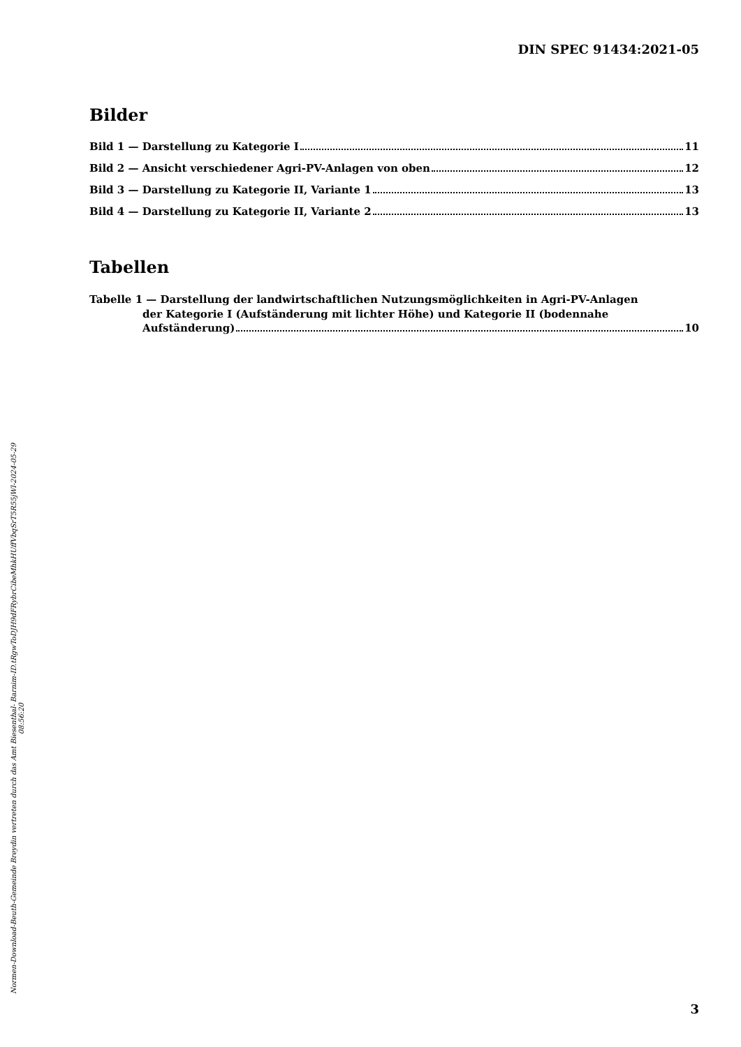DIN SPEC 91434:2021-05
Bilder
Bild 1 — Darstellung zu Kategorie I 11
Bild 2 — Ansicht verschiedener Agri-PV-Anlagen von oben 12
Bild 3 — Darstellung zu Kategorie II, Variante 1 13
Bild 4 — Darstellung zu Kategorie II, Variante 2 13
Tabellen
Tabelle 1 — Darstellung der landwirtschaftlichen Nutzungsmöglichkeiten in Agri-PV-Anlagen
der Kategorie I (Aufständerung mit lichter Höhe) und Kategorie II (bodennahe
Aufständerung) 10
Normen-Download-Beuth-Gemeinde Breydin vertreten durch das Amt Biesenthal- Barnim-ID.tRgwToDJH9dFRybrCibeMhkHUffVbqSrT5R55jWl-2024-05-29 08:56:20
3